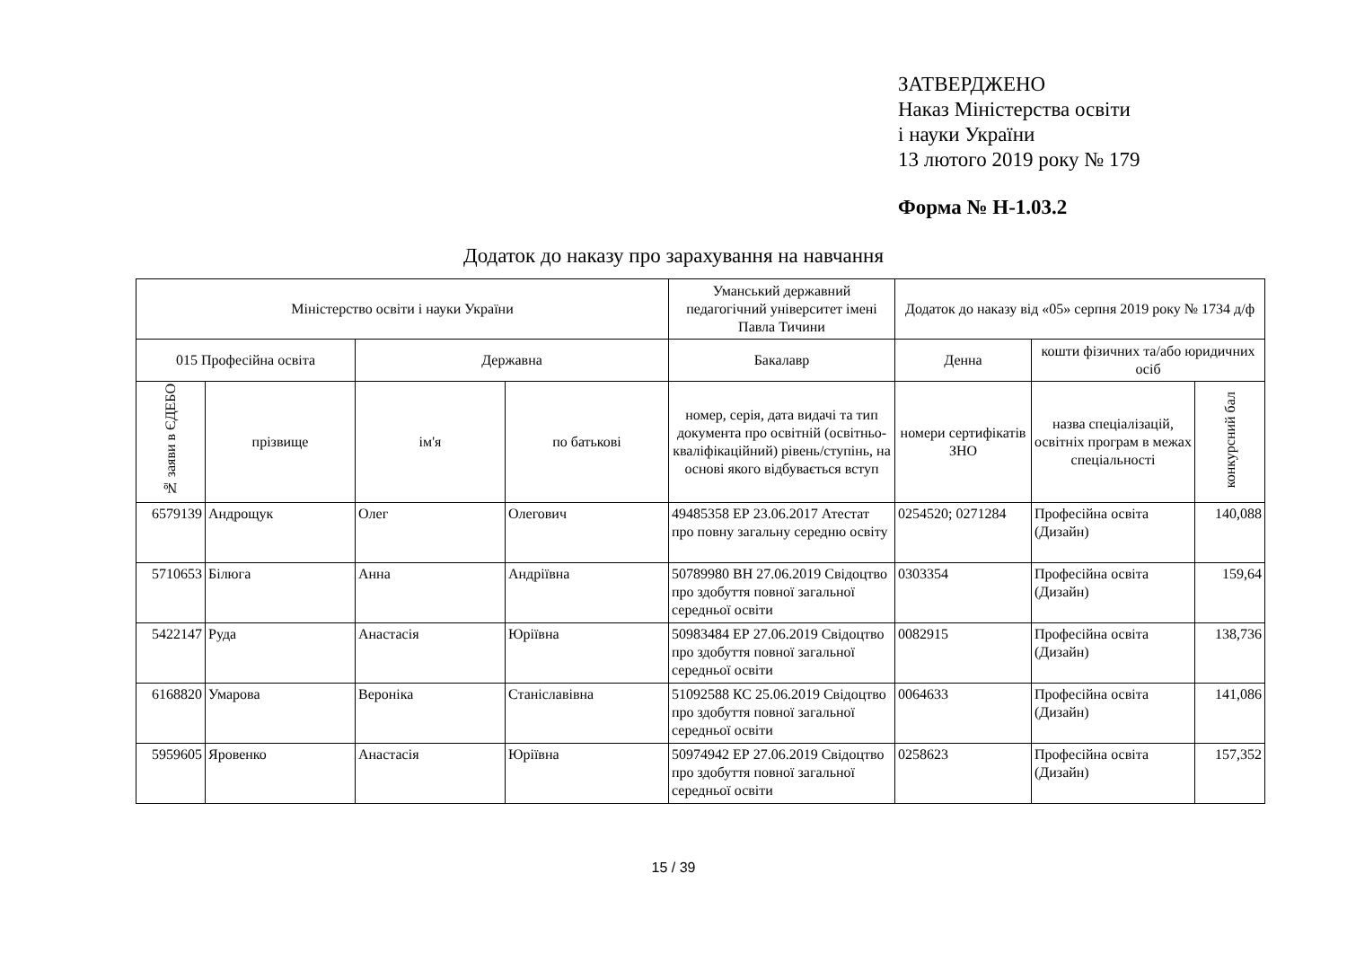ЗАТВЕРДЖЕНО
Наказ Міністерства освіти
і науки України
13 лютого 2019 року № 179
Форма № Н-1.03.2
Додаток до наказу про зарахування на навчання
| Міністерство освіти і науки України | | | | Уманський державний педагогічний університет імені Павла Тичини | Додаток до наказу від «05» серпня 2019 року № 1734 д/ф | | |
| --- | --- | --- | --- | --- | --- | --- | --- |
| 015 Професійна освіта | | Державна | | Бакалавр | Денна | кошти фізичних та/або юридичних осіб | |
| № заяви в ЄДЕБО | прізвище | ім'я | по батькові | номер, серія, дата видачі та тип документа про освітній (освітньо-кваліфікаційний) рівень/ступінь, на основі якого відбувається вступ | номери сертифікатів ЗНО | назва спеціалізацій, освітніх програм в межах спеціальності | конкурсний бал |
| 6579139 | Андрощук | Олег | Олегович | 49485358 ЕР 23.06.2017 Атестат про повну загальну середню освіту | 0254520; 0271284 | Професійна освіта (Дизайн) | 140,088 |
| 5710653 | Білюга | Анна | Андріївна | 50789980 ВН 27.06.2019 Свідоцтво про здобуття повної загальної середньої освіти | 0303354 | Професійна освіта (Дизайн) | 159,64 |
| 5422147 | Руда | Анастасія | Юріївна | 50983484 ЕР 27.06.2019 Свідоцтво про здобуття повної загальної середньої освіти | 0082915 | Професійна освіта (Дизайн) | 138,736 |
| 6168820 | Умарова | Вероніка | Станіславівна | 51092588 КС 25.06.2019 Свідоцтво про здобуття повної загальної середньої освіти | 0064633 | Професійна освіта (Дизайн) | 141,086 |
| 5959605 | Яровенко | Анастасія | Юріївна | 50974942 ЕР 27.06.2019 Свідоцтво про здобуття повної загальної середньої освіти | 0258623 | Професійна освіта (Дизайн) | 157,352 |
15 / 39